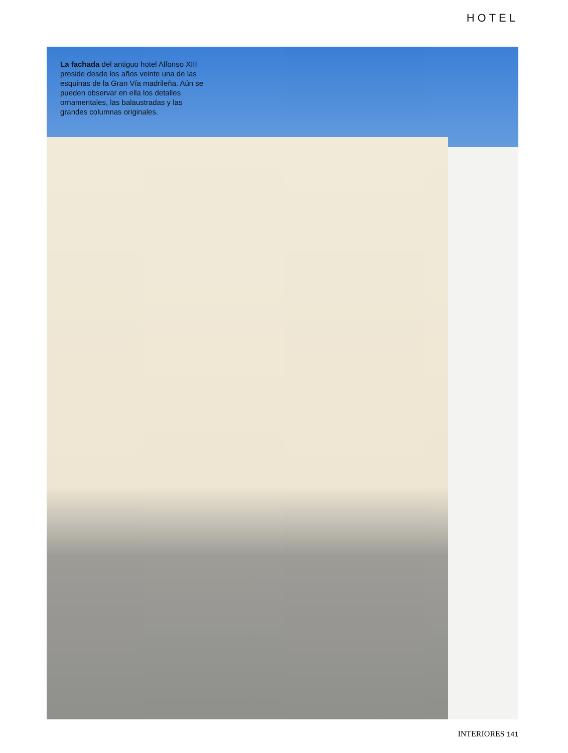HOTEL
La fachada del antiguo hotel Alfonso XIII preside desde los años veinte una de las esquinas de la Gran Vía madrileña. Aún se pueden observar en ella los detalles ornamentales, las balaustradas y las grandes columnas originales.
INTERIORES 141